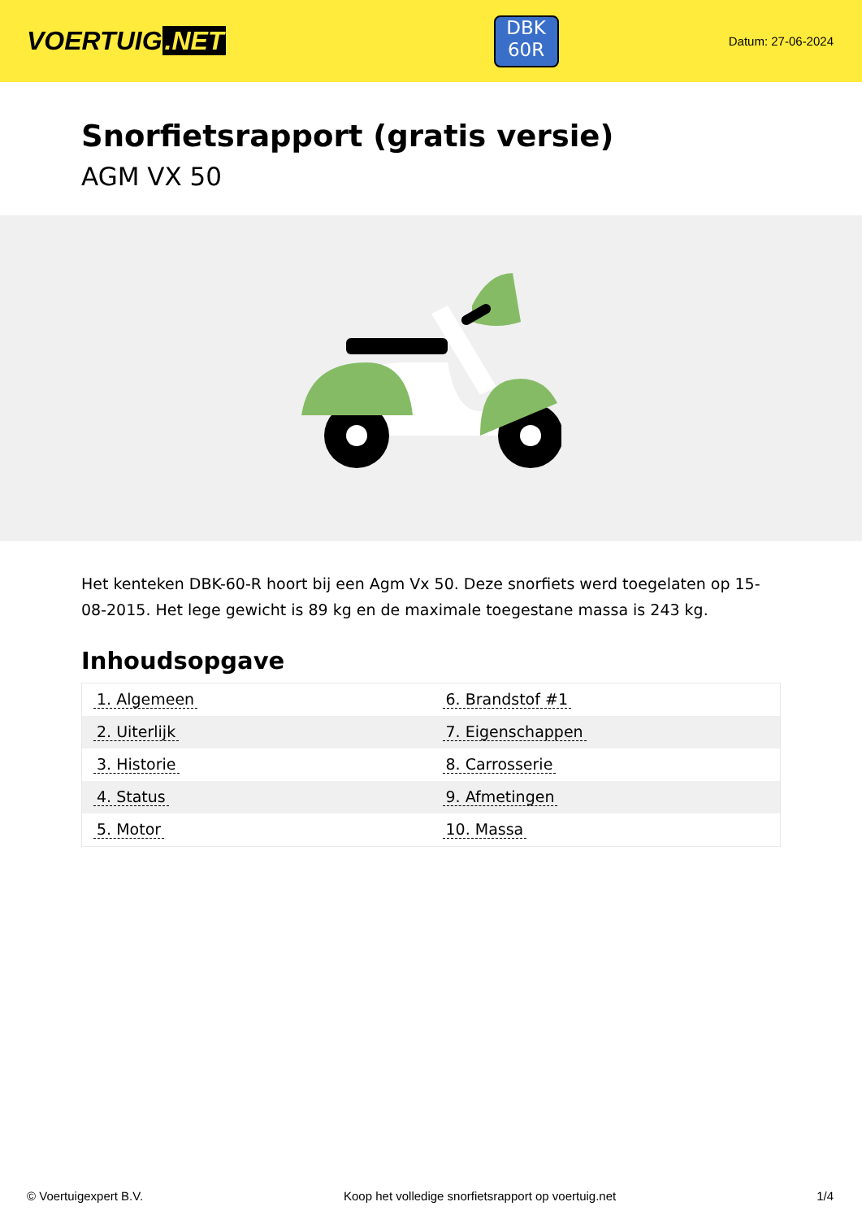VOERTUIG.NET
DBK
60R
Datum: 27-06-2024
Snorfietsrapport (gratis versie)
AGM VX 50
Het kenteken DBK-60-R hoort bij een Agm Vx 50. Deze snorfiets werd toegelaten op 15-08-2015. Het lege gewicht is 89 kg en de maximale toegestane massa is 243 kg.
Inhoudsopgave
| 1. Algemeen | 6. Brandstof #1 |
| 2. Uiterlijk | 7. Eigenschappen |
| 3. Historie | 8. Carrosserie |
| 4. Status | 9. Afmetingen |
| 5. Motor | 10. Massa |
© Voertuigexpert B.V. Koop het volledige snorfietsrapport op voertuig.net 1/4